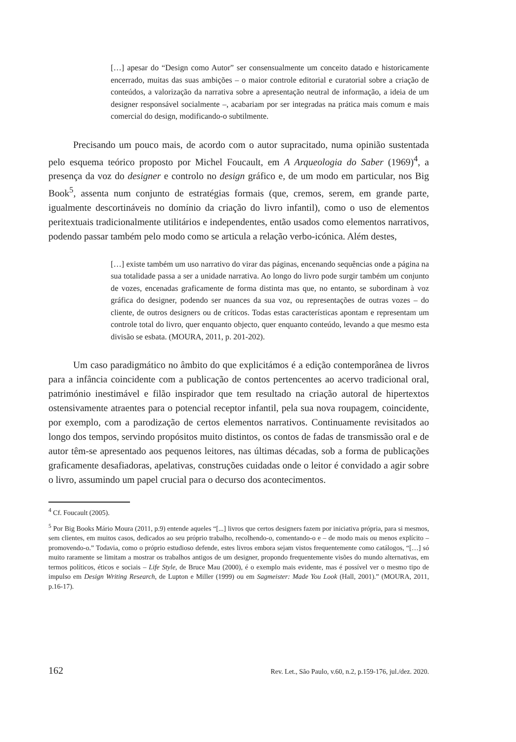[…] apesar do “Design como Autor” ser consensualmente um conceito datado e historicamente encerrado, muitas das suas ambições – o maior controle editorial e curatorial sobre a criação de conteúdos, a valorização da narrativa sobre a apresentação neutral de informação, a ideia de um designer responsável socialmente –, acabariam por ser integradas na prática mais comum e mais comercial do design, modificando-o subtilmente.
Precisando um pouco mais, de acordo com o autor supracitado, numa opinião sustentada pelo esquema teórico proposto por Michel Foucault, em A Arqueologia do Saber (1969)<sup>4</sup>, a presença da voz do designer e controlo no design gráfico e, de um modo em particular, nos Big Book<sup>5</sup>, assenta num conjunto de estratégias formais (que, cremos, serem, em grande parte, igualmente descortináveis no domínio da criação do livro infantil), como o uso de elementos peritextuais tradicionalmente utilitários e independentes, então usados como elementos narrativos, podendo passar também pelo modo como se articula a relação verbo-icónica. Além destes,
[…] existe também um uso narrativo do virar das páginas, encenando sequências onde a página na sua totalidade passa a ser a unidade narrativa. Ao longo do livro pode surgir também um conjunto de vozes, encenadas graficamente de forma distinta mas que, no entanto, se subordinam à voz gráfica do designer, podendo ser nuances da sua voz, ou representações de outras vozes – do cliente, de outros designers ou de críticos. Todas estas características apontam e representam um controle total do livro, quer enquanto objecto, quer enquanto conteúdo, levando a que mesmo esta divisão se esbata. (MOURA, 2011, p. 201-202).
Um caso paradigmático no âmbito do que explicitámos é a edição contemporânea de livros para a infância coincidente com a publicação de contos pertencentes ao acervo tradicional oral, património inestimável e filão inspirador que tem resultado na criação autoral de hipertextos ostensivamente atraentes para o potencial receptor infantil, pela sua nova roupagem, coincidente, por exemplo, com a parodização de certos elementos narrativos. Continuamente revisitados ao longo dos tempos, servindo propósitos muito distintos, os contos de fadas de transmissão oral e de autor têm-se apresentado aos pequenos leitores, nas últimas décadas, sob a forma de publicações graficamente desafiadoras, apelativas, construções cuidadas onde o leitor é convidado a agir sobre o livro, assumindo um papel crucial para o decurso dos acontecimentos.
<sup>4</sup> Cf. Foucault (2005).
<sup>5</sup> Por Big Books Mário Moura (2011, p.9) entende aqueles “[...] livros que certos designers fazem por iniciativa própria, para si mesmos, sem clientes, em muitos casos, dedicados ao seu próprio trabalho, recolhendo-o, comentando-o e – de modo mais ou menos explícito – promovendo-o.” Todavia, como o próprio estudioso defende, estes livros embora sejam vistos frequentemente como catálogos, “[…] só muito raramente se limitam a mostrar os trabalhos antigos de um designer, propondo frequentemente visões do mundo alternativas, em termos políticos, éticos e sociais – Life Style, de Bruce Mau (2000), é o exemplo mais evidente, mas é possível ver o mesmo tipo de impulso em Design Writing Research, de Lupton e Miller (1999) ou em Sagmeister: Made You Look (Hall, 2001).” (MOURA, 2011, p.16-17).
162 Rev. Let., São Paulo, v.60, n.2, p.159-176, jul./dez. 2020.